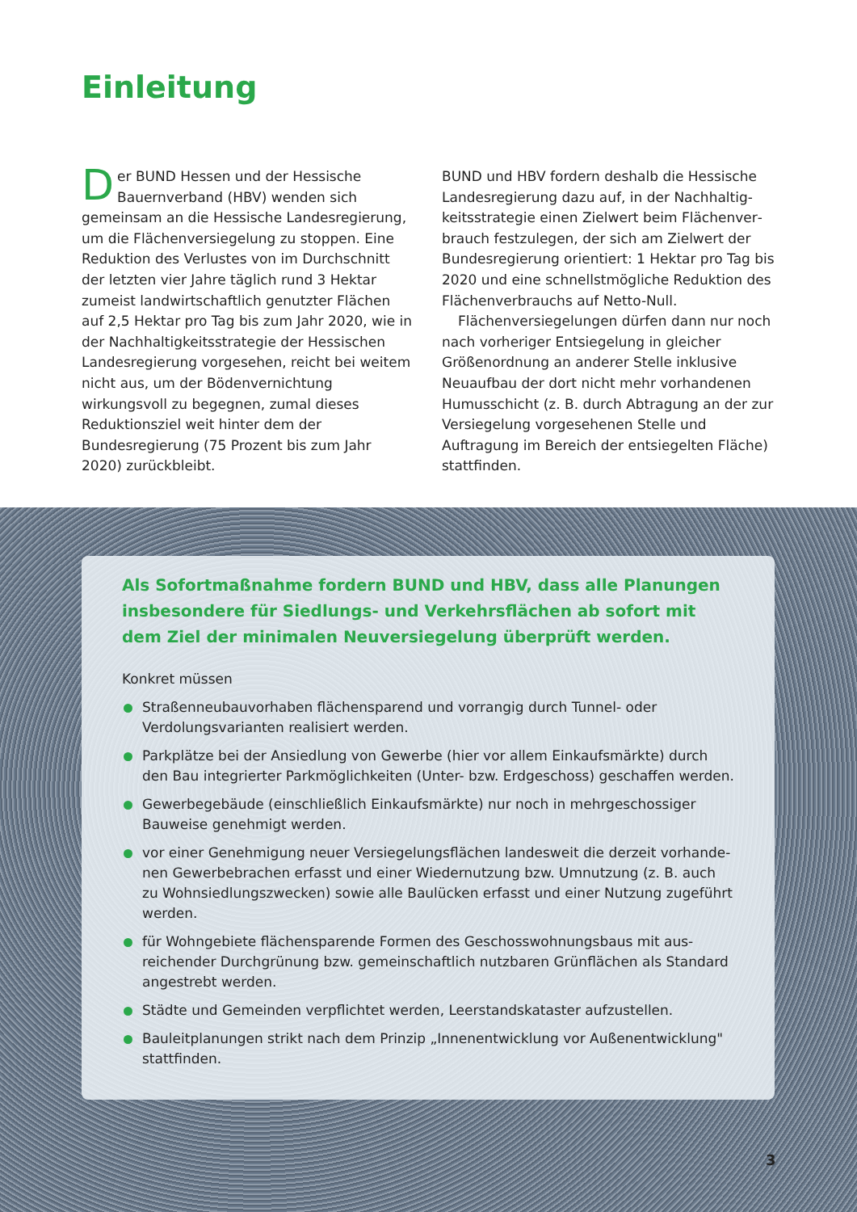Einleitung
Der BUND Hessen und der Hessische Bauern­verband (HBV) wenden sich gemeinsam an die Hessische Landesregierung, um die Flächen­versiegelung zu stoppen. Eine Reduktion des Ver­lustes von im Durchschnitt der letzten vier Jahre täglich rund 3 Hektar zumeist landwirtschaftlich genutzter Flächen auf 2,5 Hektar pro Tag bis zum Jahr 2020, wie in der Nachhaltigkeitsstrategie der Hessischen Landesregierung vorgesehen, reicht bei weitem nicht aus, um der Bödenvernichtung wirkungsvoll zu begegnen, zumal dieses Redukti­onsziel weit hinter dem der Bundesregierung (75 Prozent bis zum Jahr 2020) zurückbleibt.
BUND und HBV fordern deshalb die Hessische Landesregierung dazu auf, in der Nachhaltig­keitsstrategie einen Zielwert beim Flächenver­brauch festzulegen, der sich am Zielwert der Bundesregierung orientiert: 1 Hektar pro Tag bis 2020 und eine schnellstmögliche Reduktion des Flächenverbrauchs auf Netto-Null.
Flächenversiegelungen dürfen dann nur noch nach vorheriger Entsiegelung in gleicher Größen­ordnung an anderer Stelle inklusive Neuaufbau der dort nicht mehr vorhandenen Humusschicht (z. B. durch Abtragung an der zur Versiegelung vorgesehenen Stelle und Auftragung im Bereich der entsiegelten Fläche) stattfinden.
Als Sofortmaßnahme fordern BUND und HBV, dass alle Planungen insbesondere für Siedlungs- und Verkehrsflächen ab sofort mit dem Ziel der minimalen Neuversiegelung überprüft werden.
Konkret müssen
Straßenneubauvorhaben flächensparend und vorrangig durch Tunnel- oder Verdolungs­varianten realisiert werden.
Parkplätze bei der Ansiedlung von Gewerbe (hier vor allem Einkaufsmärkte) durch den Bau integrierter Parkmöglichkeiten (Unter- bzw. Erdgeschoss) geschaffen werden.
Gewerbegebäude (einschließlich Einkaufsmärkte) nur noch in mehrgeschossiger Bauweise genehmigt werden.
vor einer Genehmigung neuer Versiegelungsflächen landesweit die derzeit vorhande­nen Gewerbebrachen erfasst und einer Wiedernutzung bzw. Umnutzung (z. B. auch zu Wohnsiedlungszwecken) sowie alle Baulücken erfasst und einer Nutzung zugeführt werden.
für Wohngebiete flächensparende Formen des Geschosswohnungsbaus mit aus­reichender Durchgrünung bzw. gemeinschaftlich nutzbaren Grünflächen als Standard angestrebt werden.
Städte und Gemeinden verpflichtet werden, Leerstandskataster aufzustellen.
Bauleitplanungen strikt nach dem Prinzip „Innenentwicklung vor Außenentwicklung" stattfinden.
3